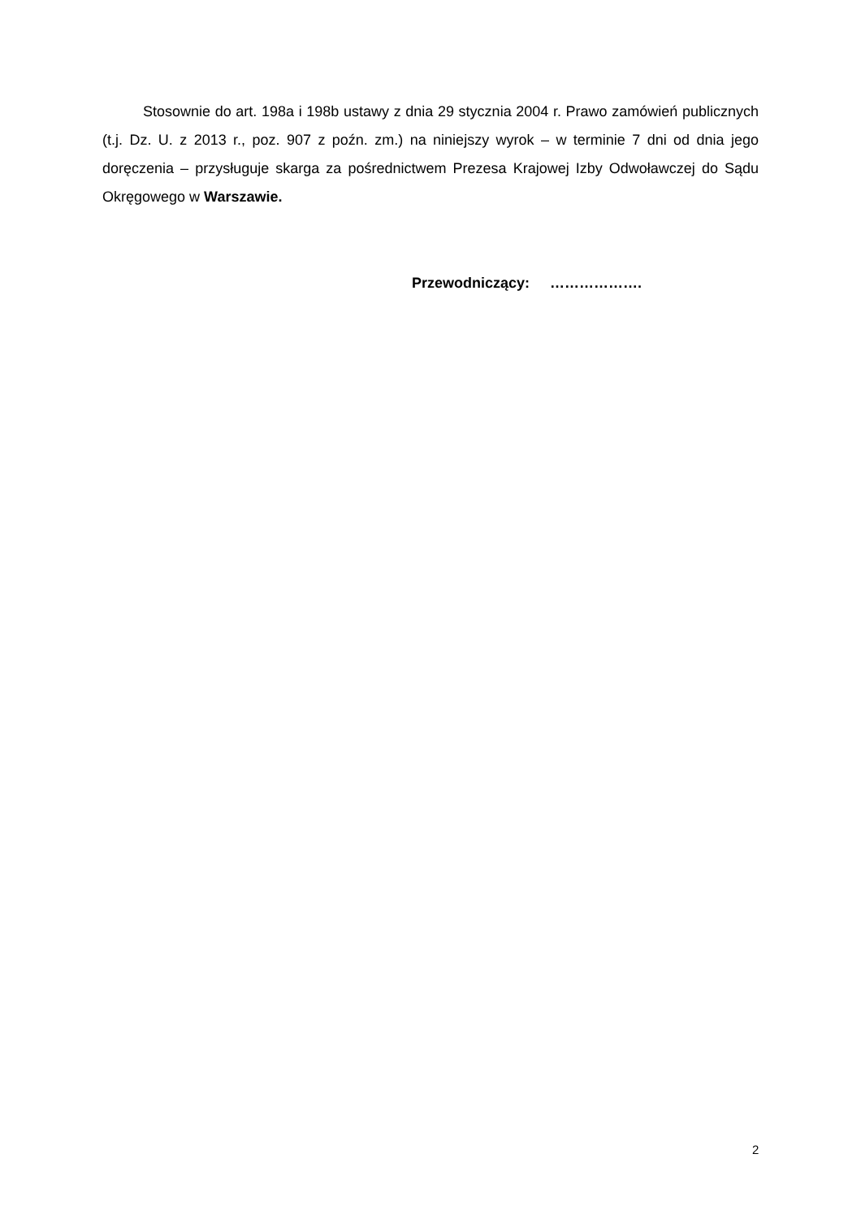Stosownie do art. 198a i 198b ustawy z dnia 29 stycznia 2004 r. Prawo zamówień publicznych (t.j. Dz. U. z 2013 r., poz. 907 z poźn. zm.) na niniejszy wyrok – w terminie 7 dni od dnia jego doręczenia – przysługuje skarga za pośrednictwem Prezesa Krajowej Izby Odwoławczej do Sądu Okręgowego w Warszawie.
Przewodniczący: ……………….
2